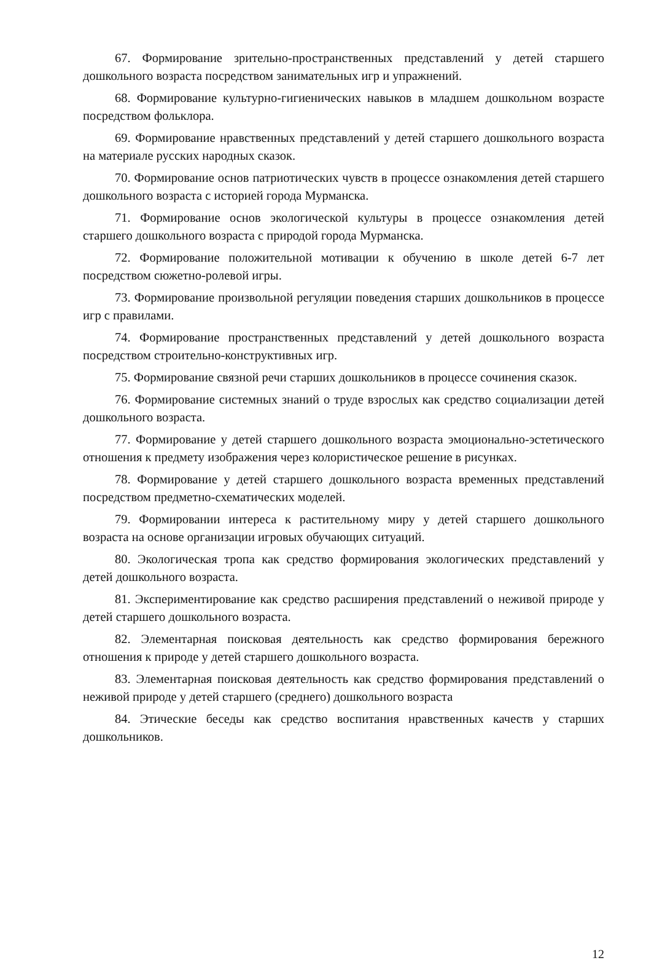67. Формирование зрительно-пространственных представлений у детей старшего дошкольного возраста посредством занимательных игр и упражнений.
68. Формирование культурно-гигиенических навыков в младшем дошкольном возрасте посредством фольклора.
69. Формирование нравственных представлений у детей старшего дошкольного возраста на материале русских народных сказок.
70. Формирование основ патриотических чувств в процессе ознакомления детей старшего дошкольного возраста с историей города Мурманска.
71. Формирование основ экологической культуры в процессе ознакомления детей старшего дошкольного возраста с природой города Мурманска.
72. Формирование положительной мотивации к обучению в школе детей 6-7 лет посредством сюжетно-ролевой игры.
73. Формирование произвольной регуляции поведения старших дошкольников в процессе игр с правилами.
74. Формирование пространственных представлений у детей дошкольного возраста посредством строительно-конструктивных игр.
75. Формирование связной речи старших дошкольников в процессе сочинения сказок.
76. Формирование системных знаний о труде взрослых как средство социализации детей дошкольного возраста.
77. Формирование у детей старшего дошкольного возраста эмоционально-эстетического отношения к предмету изображения через колористическое решение в рисунках.
78. Формирование у детей старшего дошкольного возраста временных представлений посредством предметно-схематических моделей.
79. Формировании интереса к растительному миру у детей старшего дошкольного возраста на основе организации игровых обучающих ситуаций.
80. Экологическая тропа как средство формирования экологических представлений у детей дошкольного возраста.
81. Экспериментирование как средство расширения представлений о неживой природе у детей старшего дошкольного возраста.
82. Элементарная поисковая деятельность как средство формирования бережного отношения к природе у детей старшего дошкольного возраста.
83. Элементарная поисковая деятельность как средство формирования представлений о неживой природе у детей старшего (среднего) дошкольного возраста
84. Этические беседы как средство воспитания нравственных качеств у старших дошкольников.
12